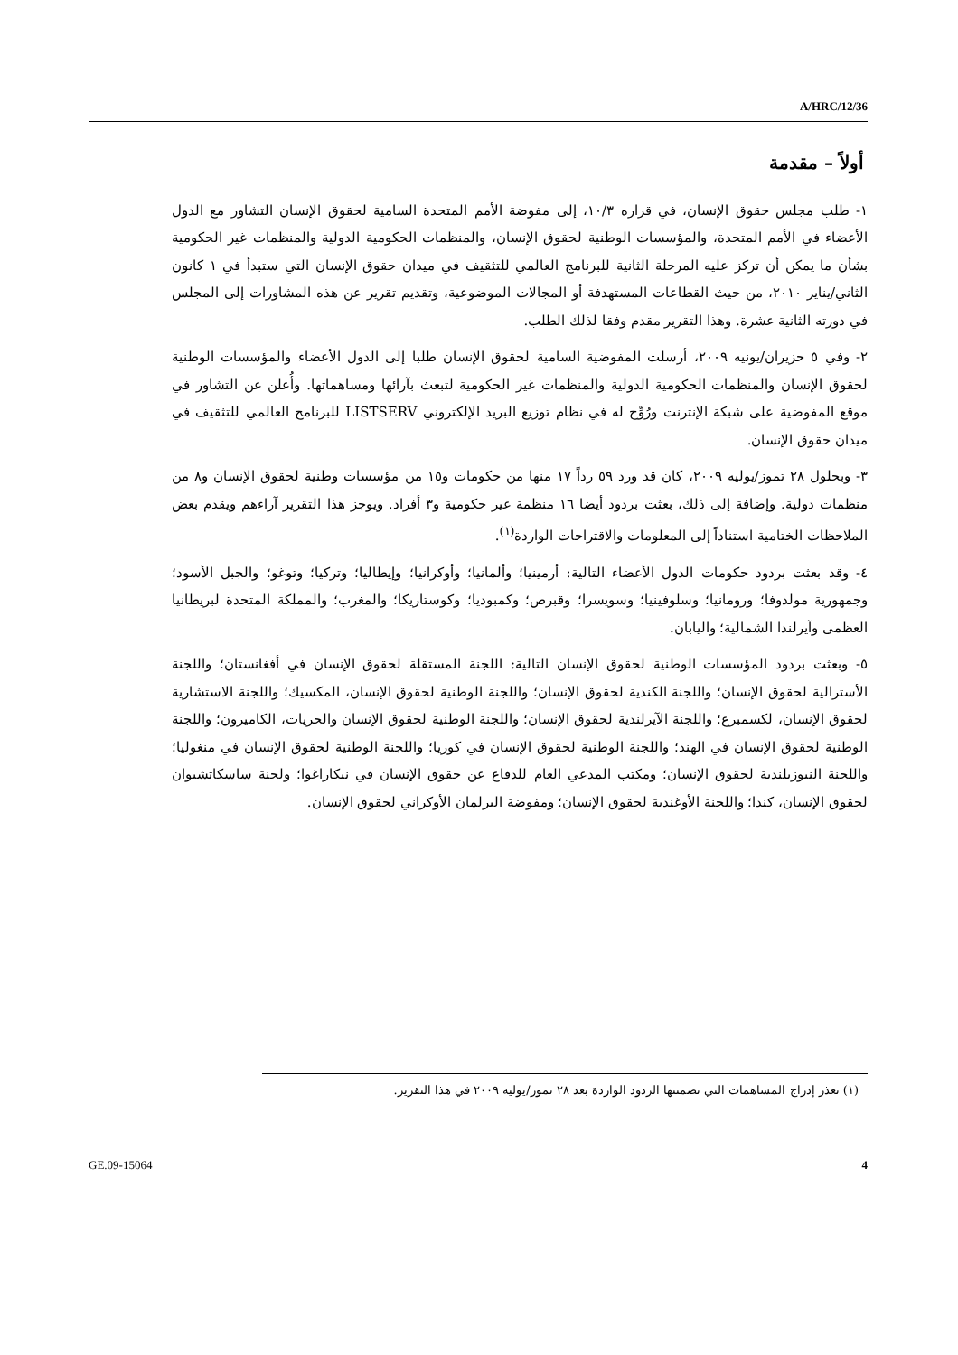A/HRC/12/36
أولاً – مقدمة
١- طلب مجلس حقوق الإنسان، في قراره ١٠/٣، إلى مفوضة الأمم المتحدة السامية لحقوق الإنسان التشاور مع الدول الأعضاء في الأمم المتحدة، والمؤسسات الوطنية لحقوق الإنسان، والمنظمات الحكومية الدولية والمنظمات غير الحكومية بشأن ما يمكن أن تركز عليه المرحلة الثانية للبرنامج العالمي للتثقيف في ميدان حقوق الإنسان التي ستبدأ في ١ كانون الثاني/يناير ٢٠١٠، من حيث القطاعات المستهدفة أو المجالات الموضوعية، وتقديم تقرير عن هذه المشاورات إلى المجلس في دورته الثانية عشرة. وهذا التقرير مقدم وفقا لذلك الطلب.
٢- وفي ٥ حزيران/يونيه ٢٠٠٩، أرسلت المفوضية السامية لحقوق الإنسان طلبا إلى الدول الأعضاء والمؤسسات الوطنية لحقوق الإنسان والمنظمات الحكومية الدولية والمنظمات غير الحكومية لتبعث بآرائها ومساهماتها. وأُعلن عن التشاور في موقع المفوضية على شبكة الإنترنت ورُوِّج له في نظام توزيع البريد الإلكتروني LISTSERV للبرنامج العالمي للتثقيف في ميدان حقوق الإنسان.
٣- وبحلول ٢٨ تموز/يوليه ٢٠٠٩، كان قد ورد ٥٩ رداً ١٧ منها من حكومات و١٥ من مؤسسات وطنية لحقوق الإنسان و٨ من منظمات دولية. وإضافة إلى ذلك، بعثت بردود أيضا ١٦ منظمة غير حكومية و٣ أفراد. ويوجز هذا التقرير آراءهم ويقدم بعض الملاحظات الختامية استناداً إلى المعلومات والاقتراحات الواردة<sup>(١)</sup>.
٤- وقد بعثت بردود حكومات الدول الأعضاء التالية: أرمينيا؛ وألمانيا؛ وأوكرانيا؛ وإيطاليا؛ وتركيا؛ وتوغو؛ والجبل الأسود؛ وجمهورية مولدوفا؛ ورومانيا؛ وسلوفينيا؛ وسويسرا؛ وقبرص؛ وكمبوديا؛ وكوستاريكا؛ والمغرب؛ والمملكة المتحدة لبريطانيا العظمى وآيرلندا الشمالية؛ واليابان.
٥- وبعثت بردود المؤسسات الوطنية لحقوق الإنسان التالية: اللجنة المستقلة لحقوق الإنسان في أفغانستان؛ واللجنة الأسترالية لحقوق الإنسان؛ واللجنة الكندية لحقوق الإنسان؛ واللجنة الوطنية لحقوق الإنسان، المكسيك؛ واللجنة الاستشارية لحقوق الإنسان، لكسمبرغ؛ واللجنة الآيرلندية لحقوق الإنسان؛ واللجنة الوطنية لحقوق الإنسان والحريات، الكاميرون؛ واللجنة الوطنية لحقوق الإنسان في الهند؛ واللجنة الوطنية لحقوق الإنسان في كوريا؛ واللجنة الوطنية لحقوق الإنسان في منغوليا؛ واللجنة النيوزيلندية لحقوق الإنسان؛ ومكتب المدعي العام للدفاع عن حقوق الإنسان في نيكاراغوا؛ ولجنة ساسكاتشيوان لحقوق الإنسان، كندا؛ واللجنة الأوغندية لحقوق الإنسان؛ ومفوضة البرلمان الأوكراني لحقوق الإنسان.
(١) تعذر إدراج المساهمات التي تضمنتها الردود الواردة بعد ٢٨ تموز/يوليه ٢٠٠٩ في هذا التقرير.
GE.09-15064 4